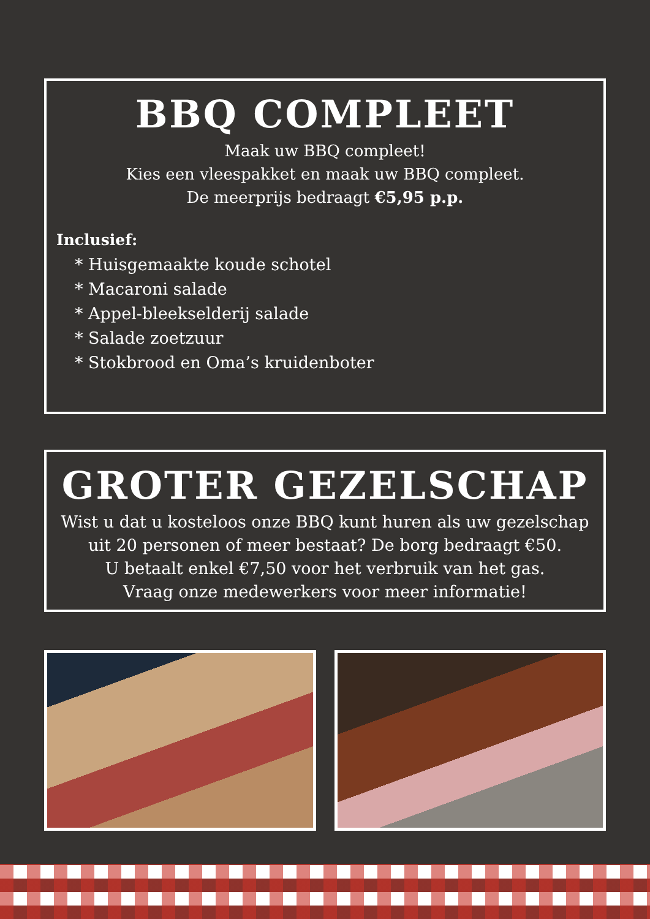BBQ COMPLEET
Maak uw BBQ compleet!
Kies een vleespakket en maak uw BBQ compleet.
De meerprijs bedraagt €5,95 p.p.
Inclusief:
* Huisgemaakte koude schotel
* Macaroni salade
* Appel-bleekselderij salade
* Salade zoetzuur
* Stokbrood en Oma’s kruidenboter
GROTER GEZELSCHAP
Wist u dat u kosteloos onze BBQ kunt huren als uw gezelschap uit 20 personen of meer bestaat? De borg bedraagt €50.
U betaalt enkel €7,50 voor het verbruik van het gas.
Vraag onze medewerkers voor meer informatie!